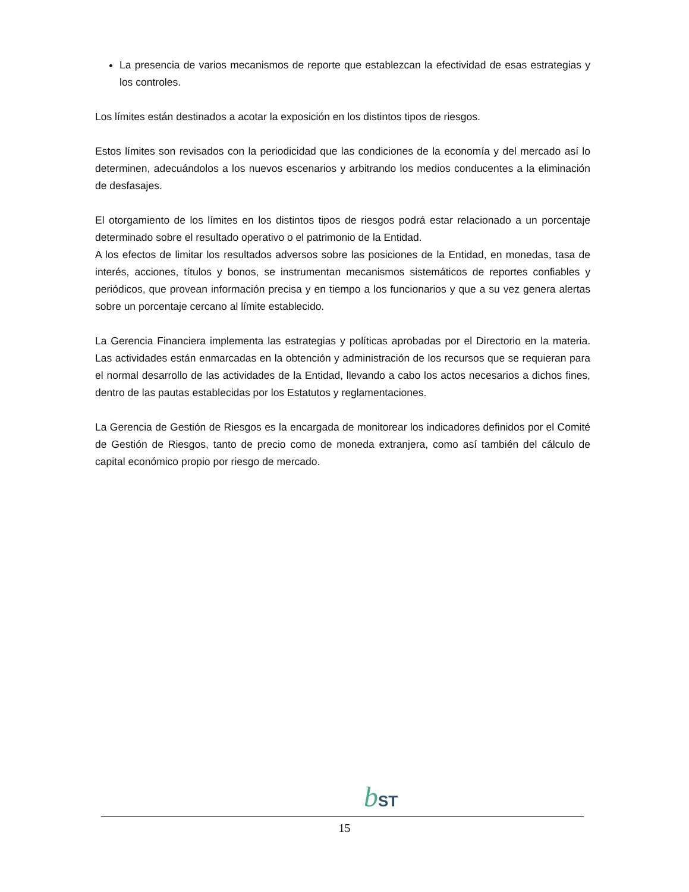La presencia de varios mecanismos de reporte que establezcan la efectividad de esas estrategias y los controles.
Los límites están destinados a acotar la exposición en los distintos tipos de riesgos.
Estos límites son revisados con la periodicidad que las condiciones de la economía y del mercado así lo determinen, adecuándolos a los nuevos escenarios y arbitrando los medios conducentes a la eliminación de desfasajes.
El otorgamiento de los límites en los distintos tipos de riesgos podrá estar relacionado a un porcentaje determinado sobre el resultado operativo o el patrimonio de la Entidad.
A los efectos de limitar los resultados adversos sobre las posiciones de la Entidad, en monedas, tasa de interés, acciones, títulos y bonos, se instrumentan mecanismos sistemáticos de reportes confiables y periódicos, que provean información precisa y en tiempo a los funcionarios y que a su vez genera alertas sobre un porcentaje cercano al límite establecido.
La Gerencia Financiera implementa las estrategias y políticas aprobadas por el Directorio en la materia. Las actividades están enmarcadas en la obtención y administración de los recursos que se requieran para el normal desarrollo de las actividades de la Entidad, llevando a cabo los actos necesarios a dichos fines, dentro de las pautas establecidas por los Estatutos y reglamentaciones.
La Gerencia de Gestión de Riesgos es la encargada de monitorear los indicadores definidos por el Comité de Gestión de Riesgos, tanto de precio como de moneda extranjera, como así también del cálculo de capital económico propio por riesgo de mercado.
bST
15